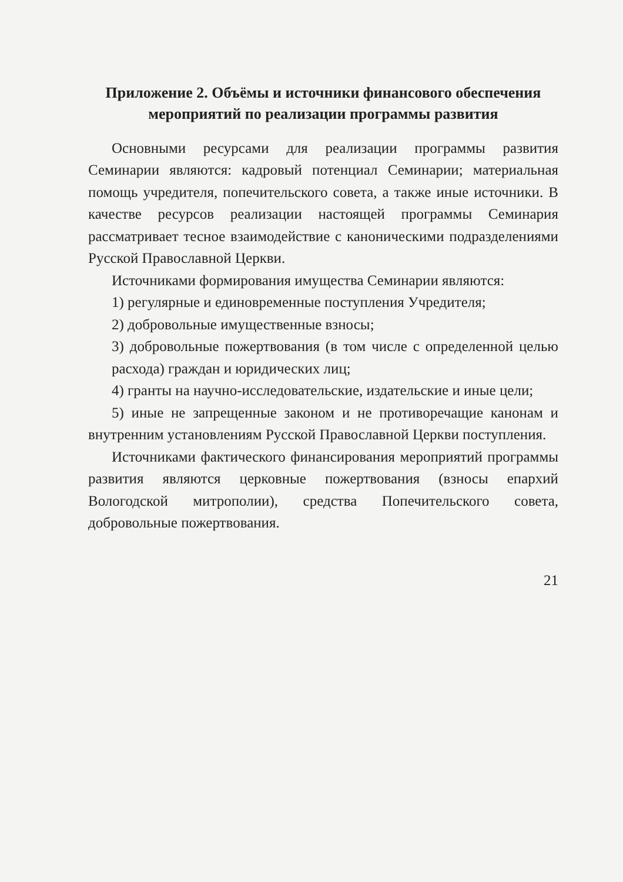Приложение 2. Объёмы и источники финансового обеспечения мероприятий по реализации программы развития
Основными ресурсами для реализации программы развития Семинарии являются: кадровый потенциал Семинарии; материальная помощь учредителя, попечительского совета, а также иные источники. В качестве ресурсов реализации настоящей программы Семинария рассматривает тесное взаимодействие с каноническими подразделениями Русской Православной Церкви.
Источниками формирования имущества Семинарии являются:
1) регулярные и единовременные поступления Учредителя;
2) добровольные имущественные взносы;
3) добровольные пожертвования (в том числе с определенной целью расхода) граждан и юридических лиц;
4) гранты на научно-исследовательские, издательские и иные цели;
5) иные не запрещенные законом и не противоречащие канонам и внутренним установлениям Русской Православной Церкви поступления.
Источниками фактического финансирования мероприятий программы развития являются церковные пожертвования (взносы епархий Вологодской митрополии), средства Попечительского совета, добровольные пожертвования.
21